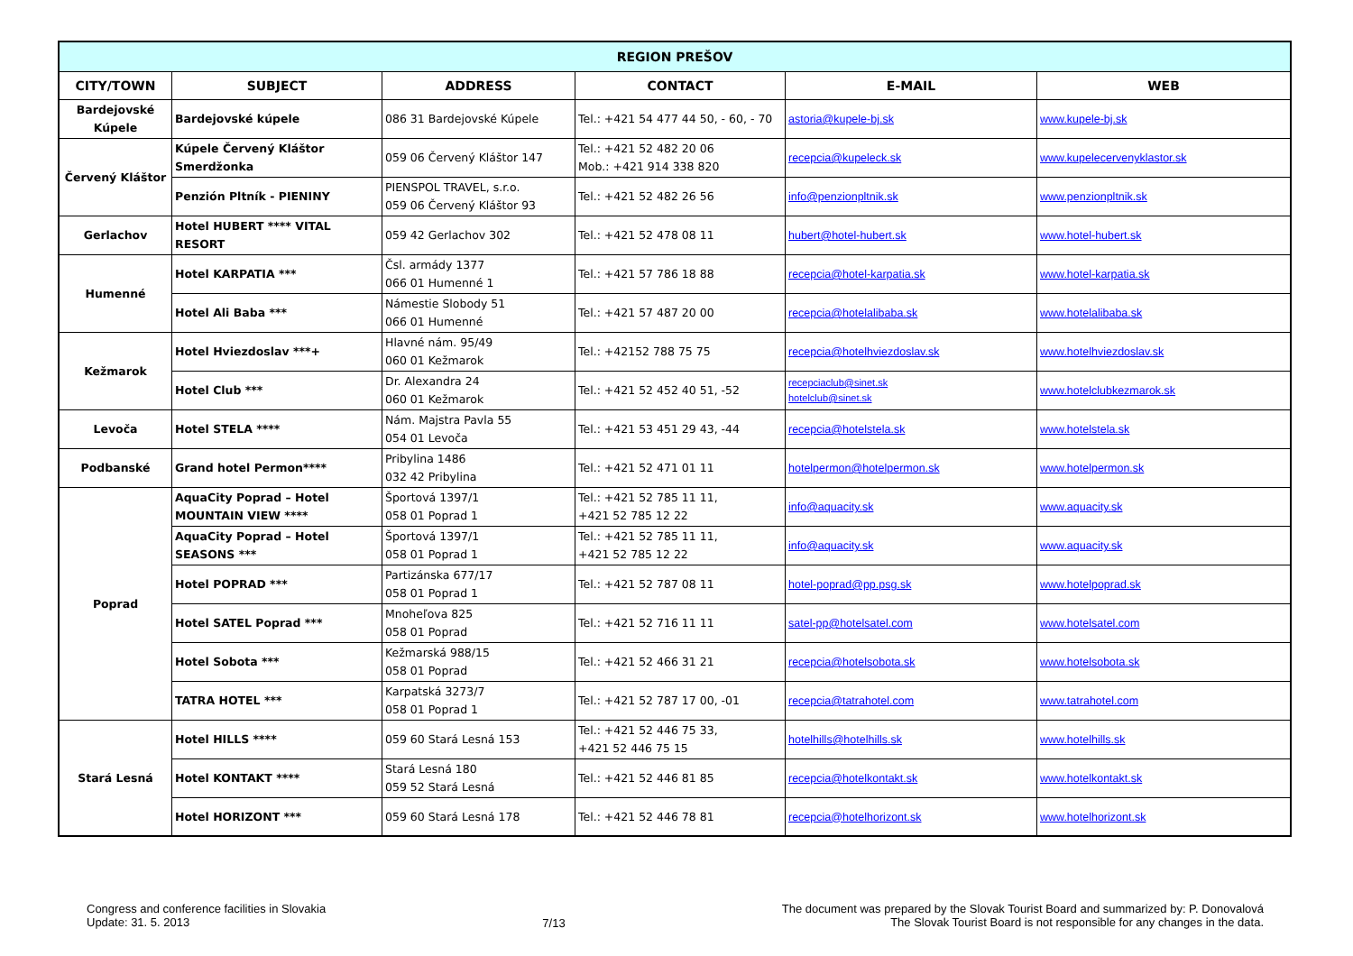| REGION PREŠOV | | | | | |
| --- | --- | --- | --- | --- | --- |
| CITY/TOWN | SUBJECT | ADDRESS | CONTACT | E-MAIL | WEB |
| Bardejovské Kúpele | Bardejovské kúpele | 086 31 Bardejovské Kúpele | Tel.: +421 54 477 44 50, - 60, - 70 | astoria@kupele-bj.sk | www.kupele-bj.sk |
| Červený Kláštor | Kúpele Červený Kláštor Smerdžonka | 059 06 Červený Kláštor 147 | Tel.: +421 52 482 20 06 Mob.: +421 914 338 820 | recepcia@kupeleck.sk | www.kupelecervenyklastor.sk |
| | Penzión Pltník - PIENINY | PIENSPOL TRAVEL, s.r.o. 059 06 Červený Kláštor 93 | Tel.: +421 52 482 26 56 | info@penzionpltnik.sk | www.penzionpltnik.sk |
| Gerlachov | Hotel HUBERT **** VITAL RESORT | 059 42 Gerlachov 302 | Tel.: +421 52 478 08 11 | hubert@hotel-hubert.sk | www.hotel-hubert.sk |
| Humenné | Hotel KARPATIA *** | Čsl. armády 1377 066 01 Humenné 1 | Tel.: +421 57 786 18 88 | recepcia@hotel-karpatia.sk | www.hotel-karpatia.sk |
| | Hotel Ali Baba *** | Námestie Slobody 51 066 01 Humenné | Tel.: +421 57 487 20 00 | recepcia@hotelalibaba.sk | www.hotelalibaba.sk |
| Kežmarok | Hotel Hviezdoslav ***+ | Hlavné nám. 95/49 060 01 Kežmarok | Tel.: +42152 788 75 75 | recepcia@hotelhviezdoslav.sk | www.hotelhviezdoslav.sk |
| | Hotel Club *** | Dr. Alexandra 24 060 01 Kežmarok | Tel.: +421 52 452 40 51, -52 | recepciaclub@sinet.sk hotelclub@sinet.sk | www.hotelclubkezmarok.sk |
| Levoča | Hotel STELA **** | Nám. Majstra Pavla 55 054 01 Levoča | Tel.: +421 53 451 29 43, -44 | recepcia@hotelstela.sk | www.hotelstela.sk |
| Podbanské | Grand hotel Permon**** | Pribylina 1486 032 42 Pribylina | Tel.: +421 52 471 01 11 | hotelpermon@hotelpermon.sk | www.hotelpermon.sk |
| Poprad | AquaCity Poprad – Hotel MOUNTAIN VIEW **** | Športová 1397/1 058 01 Poprad 1 | Tel.: +421 52 785 11 11, +421 52 785 12 22 | info@aquacity.sk | www.aquacity.sk |
| | AquaCity Poprad – Hotel SEASONS *** | Športová 1397/1 058 01 Poprad 1 | Tel.: +421 52 785 11 11, +421 52 785 12 22 | info@aquacity.sk | www.aquacity.sk |
| | Hotel POPRAD *** | Partizánska 677/17 058 01 Poprad 1 | Tel.: +421 52 787 08 11 | hotel-poprad@pp.psg.sk | www.hotelpoprad.sk |
| | Hotel SATEL Poprad *** | Mnoheľova 825 058 01 Poprad | Tel.: +421 52 716 11 11 | satel-pp@hotelsatel.com | www.hotelsatel.com |
| | Hotel Sobota *** | Kežmarská 988/15 058 01 Poprad | Tel.: +421 52 466 31 21 | recepcia@hotelsobota.sk | www.hotelsobota.sk |
| | TATRA HOTEL *** | Karpatská 3273/7 058 01 Poprad 1 | Tel.: +421 52 787 17 00, -01 | recepcia@tatrahotel.com | www.tatrahotel.com |
| Stará Lesná | Hotel HILLS **** | 059 60 Stará Lesná 153 | Tel.: +421 52 446 75 33, +421 52 446 75 15 | hotelhills@hotelhills.sk | www.hotelhills.sk |
| | Hotel KONTAKT **** | Stará Lesná 180 059 52 Stará Lesná | Tel.: +421 52 446 81 85 | recepcia@hotelkontakt.sk | www.hotelkontakt.sk |
| | Hotel HORIZONT *** | 059 60 Stará Lesná 178 | Tel.: +421 52 446 78 81 | recepcia@hotelhorizont.sk | www.hotelhorizont.sk |
Congress and conference facilities in Slovakia
Update: 31. 5. 2013
7/13
The document was prepared by the Slovak Tourist Board and summarized by: P. Donovalová
The Slovak Tourist Board is not responsible for any changes in the data.